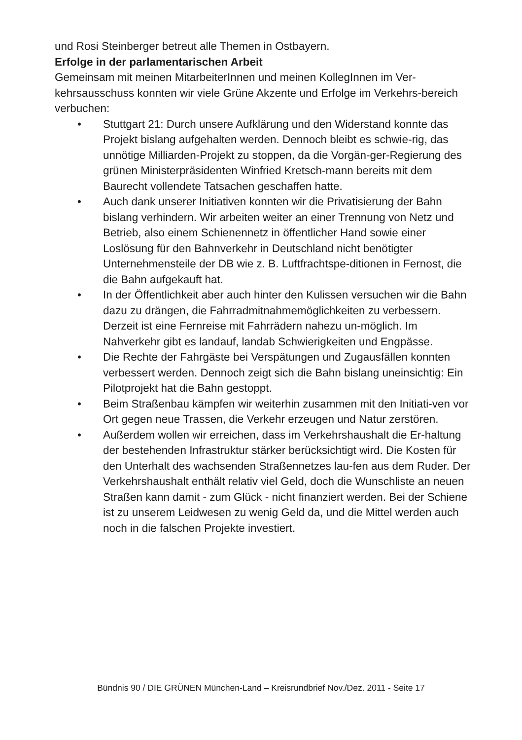und Rosi Steinberger betreut alle Themen in Ostbayern.
Erfolge in der parlamentarischen Arbeit
Gemeinsam mit meinen MitarbeiterInnen und meinen KollegInnen im Ver-kehrsausschuss konnten wir viele Grüne Akzente und Erfolge im Verkehrs-bereich verbuchen:
• Stuttgart 21: Durch unsere Aufklärung und den Widerstand konnte das Projekt bislang aufgehalten werden. Dennoch bleibt es schwie-rig, das unnötige Milliarden-Projekt zu stoppen, da die Vorgän-ger-Regierung des grünen Ministerpräsidenten Winfried Kretsch-mann bereits mit dem Baurecht vollendete Tatsachen geschaffen hatte.
• Auch dank unserer Initiativen konnten wir die Privatisierung der Bahn bislang verhindern. Wir arbeiten weiter an einer Trennung von Netz und Betrieb, also einem Schienennetz in öffentlicher Hand sowie einer Loslösung für den Bahnverkehr in Deutschland nicht benötigter Unternehmensteile der DB wie z. B. Luftfrachtspe-ditionen in Fernost, die die Bahn aufgekauft hat.
• In der Öffentlichkeit aber auch hinter den Kulissen versuchen wir die Bahn dazu zu drängen, die Fahrradmitnahmemöglichkeiten zu verbessern. Derzeit ist eine Fernreise mit Fahrrädern nahezu un-möglich. Im Nahverkehr gibt es landauf, landab Schwierigkeiten und Engpässe.
• Die Rechte der Fahrgäste bei Verspätungen und Zugausfällen konnten verbessert werden. Dennoch zeigt sich die Bahn bislang uneinsichtig: Ein Pilotprojekt hat die Bahn gestoppt.
• Beim Straßenbau kämpfen wir weiterhin zusammen mit den Initiati-ven vor Ort gegen neue Trassen, die Verkehr erzeugen und Natur zerstören.
• Außerdem wollen wir erreichen, dass im Verkehrshaushalt die Er-haltung der bestehenden Infrastruktur stärker berücksichtigt wird. Die Kosten für den Unterhalt des wachsenden Straßennetzes lau-fen aus dem Ruder. Der Verkehrshaushalt enthält relativ viel Geld, doch die Wunschliste an neuen Straßen kann damit - zum Glück - nicht finanziert werden. Bei der Schiene ist zu unserem Leidwesen zu wenig Geld da, und die Mittel werden auch noch in die falschen Projekte investiert.
Bündnis 90 / DIE GRÜNEN München-Land – Kreisrundbrief Nov./Dez. 2011 - Seite 17